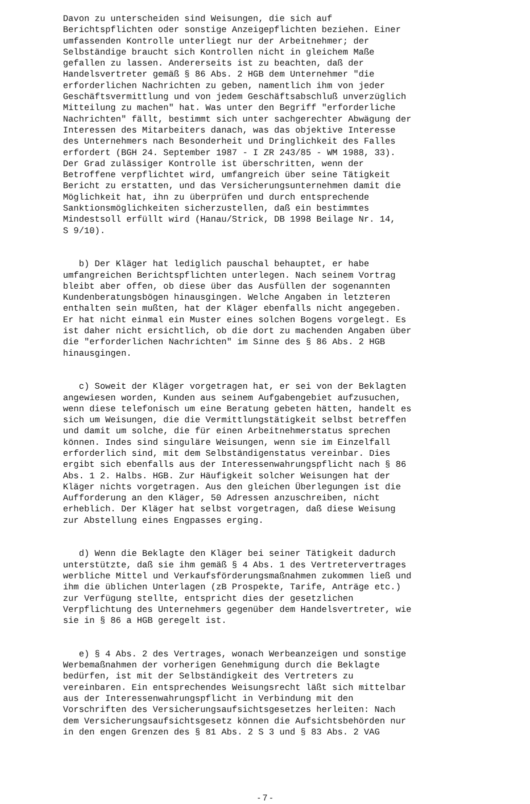Davon zu unterscheiden sind Weisungen, die sich auf Berichtspflichten oder sonstige Anzeigepflichten beziehen. Einer umfassenden Kontrolle unterliegt nur der Arbeitnehmer; der Selbständige braucht sich Kontrollen nicht in gleichem Maße gefallen zu lassen. Andererseits ist zu beachten, daß der Handelsvertreter gemäß § 86 Abs. 2 HGB dem Unternehmer "die erforderlichen Nachrichten zu geben, namentlich ihm von jeder Geschäftsvermittlung und von jedem Geschäftsabschluß unverzüglich Mitteilung zu machen" hat. Was unter den Begriff "erforderliche Nachrichten" fällt, bestimmt sich unter sachgerechter Abwägung der Interessen des Mitarbeiters danach, was das objektive Interesse des Unternehmers nach Besonderheit und Dringlichkeit des Falles erfordert (BGH 24. September 1987 - I ZR 243/85 - WM 1988, 33). Der Grad zulässiger Kontrolle ist überschritten, wenn der Betroffene verpflichtet wird, umfangreich über seine Tätigkeit Bericht zu erstatten, und das Versicherungsunternehmen damit die Möglichkeit hat, ihn zu überprüfen und durch entsprechende Sanktionsmöglichkeiten sicherzustellen, daß ein bestimmtes Mindestsoll erfüllt wird (Hanau/Strick, DB 1998 Beilage Nr. 14, S 9/10).
b) Der Kläger hat lediglich pauschal behauptet, er habe umfangreichen Berichtspflichten unterlegen. Nach seinem Vortrag bleibt aber offen, ob diese über das Ausfüllen der sogenannten Kundenberatungsbögen hinausgingen. Welche Angaben in letzteren enthalten sein mußten, hat der Kläger ebenfalls nicht angegeben. Er hat nicht einmal ein Muster eines solchen Bogens vorgelegt. Es ist daher nicht ersichtlich, ob die dort zu machenden Angaben über die "erforderlichen Nachrichten" im Sinne des § 86 Abs. 2 HGB hinausgingen.
c) Soweit der Kläger vorgetragen hat, er sei von der Beklagten angewiesen worden, Kunden aus seinem Aufgabengebiet aufzusuchen, wenn diese telefonisch um eine Beratung gebeten hätten, handelt es sich um Weisungen, die die Vermittlungstätigkeit selbst betreffen und damit um solche, die für einen Arbeitnehmerstatus sprechen können. Indes sind singuläre Weisungen, wenn sie im Einzelfall erforderlich sind, mit dem Selbständigenstatus vereinbar. Dies ergibt sich ebenfalls aus der Interessenwahrungspflicht nach § 86 Abs. 1 2. Halbs. HGB. Zur Häufigkeit solcher Weisungen hat der Kläger nichts vorgetragen. Aus den gleichen Überlegungen ist die Aufforderung an den Kläger, 50 Adressen anzuschreiben, nicht erheblich. Der Kläger hat selbst vorgetragen, daß diese Weisung zur Abstellung eines Engpasses erging.
d) Wenn die Beklagte den Kläger bei seiner Tätigkeit dadurch unterstützte, daß sie ihm gemäß § 4 Abs. 1 des Vertretervertrages werbliche Mittel und Verkaufsförderungsmaßnahmen zukommen ließ und ihm die üblichen Unterlagen (zB Prospekte, Tarife, Anträge etc.) zur Verfügung stellte, entspricht dies der gesetzlichen Verpflichtung des Unternehmers gegenüber dem Handelsvertreter, wie sie in § 86 a HGB geregelt ist.
e) § 4 Abs. 2 des Vertrages, wonach Werbeanzeigen und sonstige Werbemaßnahmen der vorherigen Genehmigung durch die Beklagte bedürfen, ist mit der Selbständigkeit des Vertreters zu vereinbaren. Ein entsprechendes Weisungsrecht läßt sich mittelbar aus der Interessenwahrungspflicht in Verbindung mit den Vorschriften des Versicherungsaufsichtsgesetzes herleiten: Nach dem Versicherungsaufsichtsgesetz können die Aufsichtsbehörden nur in den engen Grenzen des § 81 Abs. 2 S 3 und § 83 Abs. 2 VAG
- 7 -